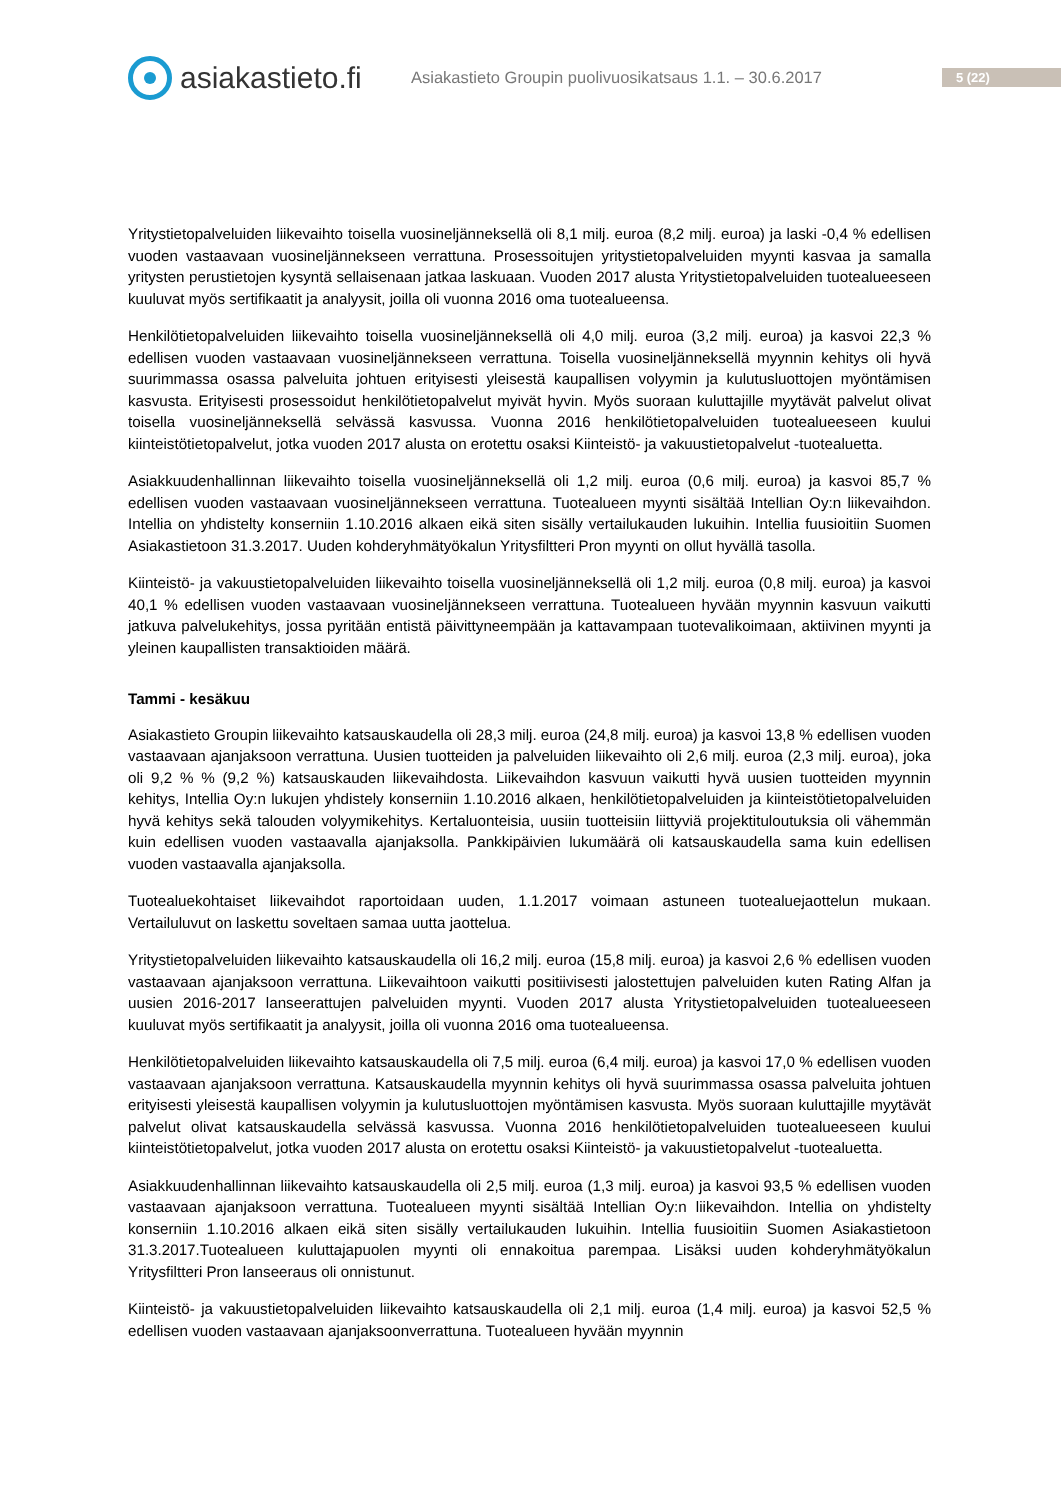asiakastieto.fi
Asiakastieto Groupin puolivuosikatsaus 1.1. – 30.6.2017
5 (22)
Yritystietopalveluiden liikevaihto toisella vuosineljänneksellä oli 8,1 milj. euroa (8,2 milj. euroa) ja laski -0,4 % edellisen vuoden vastaavaan vuosineljännekseen verrattuna. Prosessoitujen yritystietopalveluiden myynti kasvaa ja samalla yritysten perustietojen kysyntä sellaisenaan jatkaa laskuaan. Vuoden 2017 alusta Yritystietopalveluiden tuotealueeseen kuuluvat myös sertifikaatit ja analyysit, joilla oli vuonna 2016 oma tuotealueensa.
Henkilötietopalveluiden liikevaihto toisella vuosineljänneksellä oli 4,0 milj. euroa (3,2 milj. euroa) ja kasvoi 22,3 % edellisen vuoden vastaavaan vuosineljännekseen verrattuna. Toisella vuosineljänneksellä myynnin kehitys oli hyvä suurimmassa osassa palveluita johtuen erityisesti yleisestä kaupallisen volyymin ja kulutusluottojen myöntämisen kasvusta. Erityisesti prosessoidut henkilötietopalvelut myivät hyvin. Myös suoraan kuluttajille myytävät palvelut olivat toisella vuosineljänneksellä selvässä kasvussa. Vuonna 2016 henkilötietopalveluiden tuotealueeseen kuului kiinteistötietopalvelut, jotka vuoden 2017 alusta on erotettu osaksi Kiinteistö- ja vakuustietopalvelut -tuotealuetta.
Asiakkuudenhallinnan liikevaihto toisella vuosineljänneksellä oli 1,2 milj. euroa (0,6 milj. euroa) ja kasvoi 85,7 % edellisen vuoden vastaavaan vuosineljännekseen verrattuna. Tuotealueen myynti sisältää Intellian Oy:n liikevaihdon. Intellia on yhdistelty konserniin 1.10.2016 alkaen eikä siten sisälly vertailukauden lukuihin. Intellia fuusioitiin Suomen Asiakastietoon 31.3.2017. Uuden kohderyhmätyökalun Yritysfiltteri Pron myynti on ollut hyvällä tasolla.
Kiinteistö- ja vakuustietopalveluiden liikevaihto toisella vuosineljänneksellä oli 1,2 milj. euroa (0,8 milj. euroa) ja kasvoi 40,1 % edellisen vuoden vastaavaan vuosineljännekseen verrattuna. Tuotealueen hyvään myynnin kasvuun vaikutti jatkuva palvelukehitys, jossa pyritään entistä päivittyneempään ja kattavampaan tuotevalikoimaan, aktiivinen myynti ja yleinen kaupallisten transaktioiden määrä.
Tammi - kesäkuu
Asiakastieto Groupin liikevaihto katsauskaudella oli 28,3 milj. euroa (24,8 milj. euroa) ja kasvoi 13,8 % edellisen vuoden vastaavaan ajanjaksoon verrattuna. Uusien tuotteiden ja palveluiden liikevaihto oli 2,6 milj. euroa (2,3 milj. euroa), joka oli 9,2 % % (9,2 %) katsauskauden liikevaihdosta. Liikevaihdon kasvuun vaikutti hyvä uusien tuotteiden myynnin kehitys, Intellia Oy:n lukujen yhdistely konserniin 1.10.2016 alkaen, henkilötietopalveluiden ja kiinteistötietopalveluiden hyvä kehitys sekä talouden volyymikehitys. Kertaluonteisia, uusiin tuotteisiin liittyviä projektituloutuksia oli vähemmän kuin edellisen vuoden vastaavalla ajanjaksolla. Pankkipäivien lukumäärä oli katsauskaudella sama kuin edellisen vuoden vastaavalla ajanjaksolla.
Tuotealuekohtaiset liikevaihdot raportoidaan uuden, 1.1.2017 voimaan astuneen tuotealuejaottelun mukaan. Vertailuluvut on laskettu soveltaen samaa uutta jaottelua.
Yritystietopalveluiden liikevaihto katsauskaudella oli 16,2 milj. euroa (15,8 milj. euroa) ja kasvoi 2,6 % edellisen vuoden vastaavaan ajanjaksoon verrattuna. Liikevaihtoon vaikutti positiivisesti jalostettujen palveluiden kuten Rating Alfan ja uusien 2016-2017 lanseerattujen palveluiden myynti. Vuoden 2017 alusta Yritystietopalveluiden tuotealueeseen kuuluvat myös sertifikaatit ja analyysit, joilla oli vuonna 2016 oma tuotealueensa.
Henkilötietopalveluiden liikevaihto katsauskaudella oli 7,5 milj. euroa (6,4 milj. euroa) ja kasvoi 17,0 % edellisen vuoden vastaavaan ajanjaksoon verrattuna. Katsauskaudella myynnin kehitys oli hyvä suurimmassa osassa palveluita johtuen erityisesti yleisestä kaupallisen volyymin ja kulutusluottojen myöntämisen kasvusta. Myös suoraan kuluttajille myytävät palvelut olivat katsauskaudella selvässä kasvussa. Vuonna 2016 henkilötietopalveluiden tuotealueeseen kuului kiinteistötietopalvelut, jotka vuoden 2017 alusta on erotettu osaksi Kiinteistö- ja vakuustietopalvelut -tuotealuetta.
Asiakkuudenhallinnan liikevaihto katsauskaudella oli 2,5 milj. euroa (1,3 milj. euroa) ja kasvoi 93,5 % edellisen vuoden vastaavaan ajanjaksoon verrattuna. Tuotealueen myynti sisältää Intellian Oy:n liikevaihdon. Intellia on yhdistelty konserniin 1.10.2016 alkaen eikä siten sisälly vertailukauden lukuihin. Intellia fuusioitiin Suomen Asiakastietoon 31.3.2017.Tuotealueen kuluttajapuolen myynti oli ennakoitua parempaa. Lisäksi uuden kohderyhmätyökalun Yritysfiltteri Pron lanseeraus oli onnistunut.
Kiinteistö- ja vakuustietopalveluiden liikevaihto katsauskaudella oli 2,1 milj. euroa (1,4 milj. euroa) ja kasvoi 52,5 % edellisen vuoden vastaavaan ajanjaksoonverrattuna. Tuotealueen hyvään myynnin